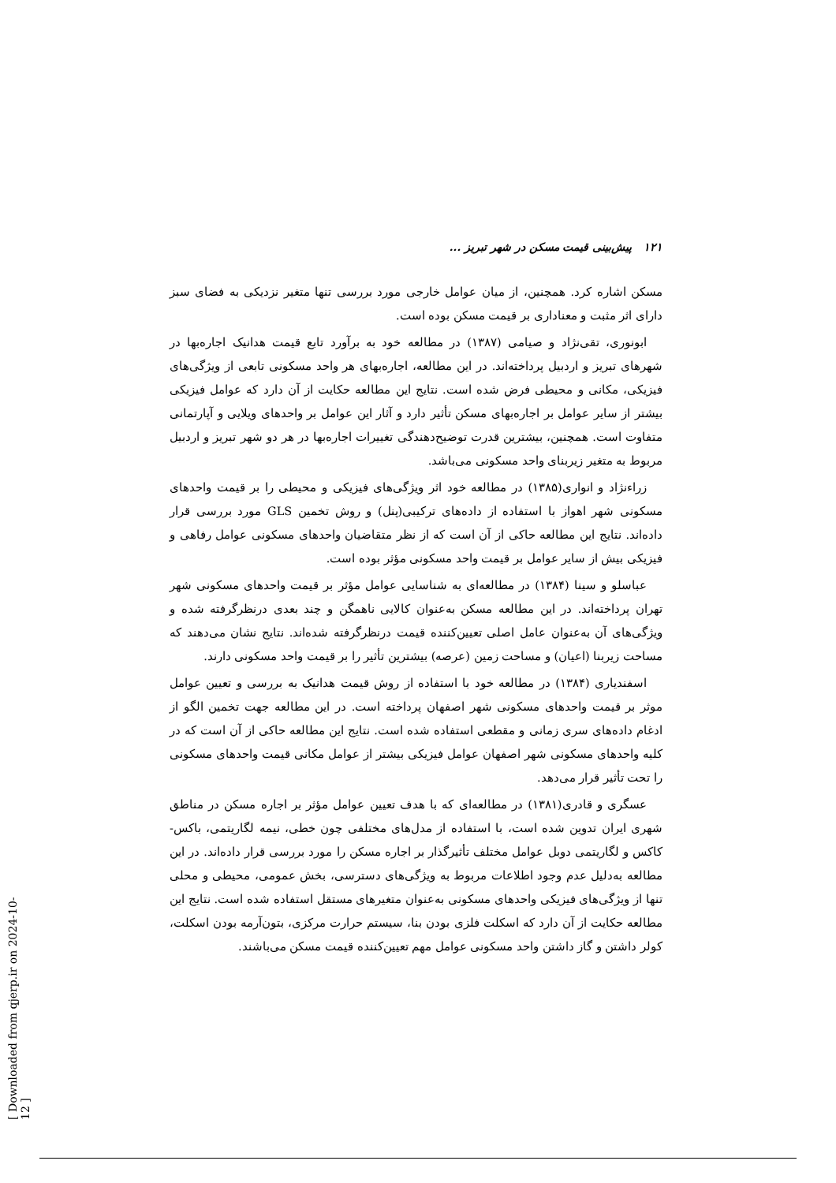۱۲۱ پیش‌بینی قیمت مسکن در شهر تبریز ...
مسکن اشاره کرد. همچنین، از میان عوامل خارجی مورد بررسی تنها متغیر نزدیکی به فضای سبز دارای اثر مثبت و معناداری بر قیمت مسکن بوده است.
ابونوری، تقی‌نژاد و صیامی (۱۳۸۷) در مطالعه خود به برآورد تابع قیمت هدانیک اجاره‌بها در شهرهای تبریز و اردبیل پرداخته‌اند. در این مطالعه، اجاره‌بهای هر واحد مسکونی تابعی از ویژگی‌های فیزیکی، مکانی و محیطی فرض شده است. نتایج این مطالعه حکایت از آن دارد که عوامل فیزیکی بیشتر از سایر عوامل بر اجاره‌بهای مسکن تأثیر دارد و آثار این عوامل بر واحدهای ویلایی و آپارتمانی متفاوت است. همچنین، بیشترین قدرت توضیح‌دهندگی تغییرات اجاره‌بها در هر دو شهر تبریز و اردبیل مربوط به متغیر زیربنای واحد مسکونی می‌باشد.
زراءنژاد و انواری(۱۳۸۵) در مطالعه خود اثر ویژگی‌های فیزیکی و محیطی را بر قیمت واحدهای مسکونی شهر اهواز با استفاده از داده‌های ترکیبی(پنل) و روش تخمین GLS مورد بررسی قرار داده‌اند. نتایج این مطالعه حاکی از آن است که از نظر متقاضیان واحدهای مسکونی عوامل رفاهی و فیزیکی بیش از سایر عوامل بر قیمت واحد مسکونی مؤثر بوده است.
عباسلو و سینا (۱۳۸۴) در مطالعه‌ای به شناسایی عوامل مؤثر بر قیمت واحدهای مسکونی شهر تهران پرداخته‌اند. در این مطالعه مسکن به‌عنوان کالایی ناهمگن و چند بعدی درنظرگرفته شده و ویژگی‌های آن به‌عنوان عامل اصلی تعیین‌کننده قیمت درنظرگرفته شده‌اند. نتایج نشان می‌دهند که مساحت زیربنا (اعیان) و مساحت زمین (عرصه) بیشترین تأثیر را بر قیمت واحد مسکونی دارند.
اسفندیاری (۱۳۸۴) در مطالعه خود با استفاده از روش قیمت هدانیک به بررسی و تعیین عوامل موثر بر قیمت واحدهای مسکونی شهر اصفهان پرداخته است. در این مطالعه جهت تخمین الگو از ادغام داده‌های سری زمانی و مقطعی استفاده شده است. نتایج این مطالعه حاکی از آن است که در کلیه واحدهای مسکونی شهر اصفهان عوامل فیزیکی بیشتر از عوامل مکانی قیمت واحدهای مسکونی را تحت تأثیر قرار می‌دهد.
عسگری و قادری(۱۳۸۱) در مطالعه‌ای که با هدف تعیین عوامل مؤثر بر اجاره مسکن در مناطق شهری ایران تدوین شده است، با استفاده از مدل‌های مختلفی چون خطی، نیمه لگاریتمی، باکس-کاکس و لگاریتمی دوبل عوامل مختلف تأثیرگذار بر اجاره مسکن را مورد بررسی قرار داده‌اند. در این مطالعه به‌دلیل عدم وجود اطلاعات مربوط به ویژگی‌های دسترسی، بخش عمومی، محیطی و محلی تنها از ویژگی‌های فیزیکی واحدهای مسکونی به‌عنوان متغیرهای مستقل استفاده شده است. نتایج این مطالعه حکایت از آن دارد که اسکلت فلزی بودن بنا، سیستم حرارت مرکزی، بتون‌آرمه بودن اسکلت، کولر داشتن و گاز داشتن واحد مسکونی عوامل مهم تعیین‌کننده قیمت مسکن می‌باشند.
[ Downloaded from qjerp.ir on 2024-10-12 ]